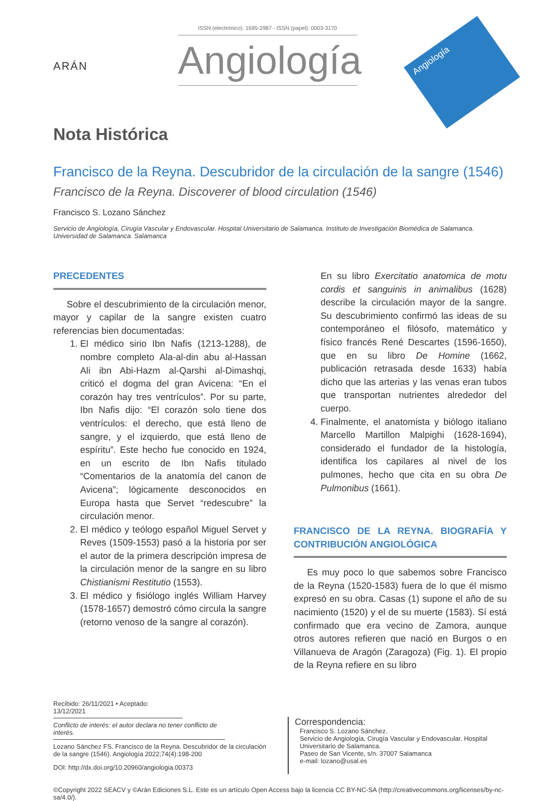ARÁN
ISSN (electrónico): 1695-2987 - ISSN (papel): 0003-3170
Angiología
Angiología
Nota Histórica
Francisco de la Reyna. Descubridor de la circulación de la sangre (1546)
Francisco de la Reyna. Discoverer of blood circulation (1546)
Francisco S. Lozano Sánchez
Servicio de Angiología, Cirugía Vascular y Endovascular. Hospital Universitario de Salamanca. Instituto de Investigación Biomédica de Salamanca. Universidad de Salamanca. Salamanca
PRECEDENTES
Sobre el descubrimiento de la circulación menor, mayor y capilar de la sangre existen cuatro referencias bien documentadas:
1. El médico sirio Ibn Nafis (1213-1288), de nombre completo Ala-al-din abu al-Hassan Ali ibn Abi-Hazm al-Qarshi al-Dimashqi, criticó el dogma del gran Avicena: “En el corazón hay tres ventrículos”. Por su parte, Ibn Nafis dijo: “El corazón solo tiene dos ventrículos: el derecho, que está lleno de sangre, y el izquierdo, que está lleno de espíritu”. Este hecho fue conocido en 1924, en un escrito de Ibn Nafis titulado “Comentarios de la anatomía del canon de Avicena”; lógicamente desconocidos en Europa hasta que Servet “redescubre” la circulación menor.
2. El médico y teólogo español Miguel Servet y Reves (1509-1553) pasó a la historia por ser el autor de la primera descripción impresa de la circulación menor de la sangre en su libro Chistianismi Restitutio (1553).
3. El médico y fisiólogo inglés William Harvey (1578-1657) demostró cómo circula la sangre (retorno venoso de la sangre al corazón).
En su libro Exercitatio anatomica de motu cordis et sanguinis in animalibus (1628) describe la circulación mayor de la sangre. Su descubrimiento confirmó las ideas de su contemporáneo el filósofo, matemático y físico francés René Descartes (1596-1650), que en su libro De Homine (1662, publicación retrasada desde 1633) había dicho que las arterias y las venas eran tubos que transportan nutrientes alrededor del cuerpo.
4. Finalmente, el anatomista y biólogo italiano Marcello Martillon Malpighi (1628-1694), considerado el fundador de la histología, identifica los capilares al nivel de los pulmones, hecho que cita en su obra De Pulmonibus (1661).
FRANCISCO DE LA REYNA. BIOGRAFÍA Y CONTRIBUCIÓN ANGIOLÓGICA
Es muy poco lo que sabemos sobre Francisco de la Reyna (1520-1583) fuera de lo que él mismo expresó en su obra. Casas (1) supone el año de su nacimiento (1520) y el de su muerte (1583). Sí está confirmado que era vecino de Zamora, aunque otros autores refieren que nació en Burgos o en Villanueva de Aragón (Zaragoza) (Fig. 1). El propio de la Reyna refiere en su libro
Recibido: 26/11/2021 • Aceptado: 13/12/2021
Conflicto de interés: el autor declara no tener conflicto de interés.
Lozano Sánchez FS. Francisco de la Reyna. Descubridor de la circulación de la sangre (1546). Angiología 2022;74(4):198-200
DOI: http://dx.doi.org/10.20960/angiologia.00373
Correspondencia:
Francisco S. Lozano Sánchez.
Servicio de Angiología, Cirugía Vascular y Endovascular. Hospital Universitario de Salamanca.
Paseo de San Vicente, s/n. 37007 Salamanca
e-mail: lozano@usal.es
©Copyright 2022 SEACV y ©Arán Ediciones S.L. Este es un artículo Open Access bajo la licencia CC BY-NC-SA (http://creativecommons.org/licenses/by-nc-sa/4.0/).